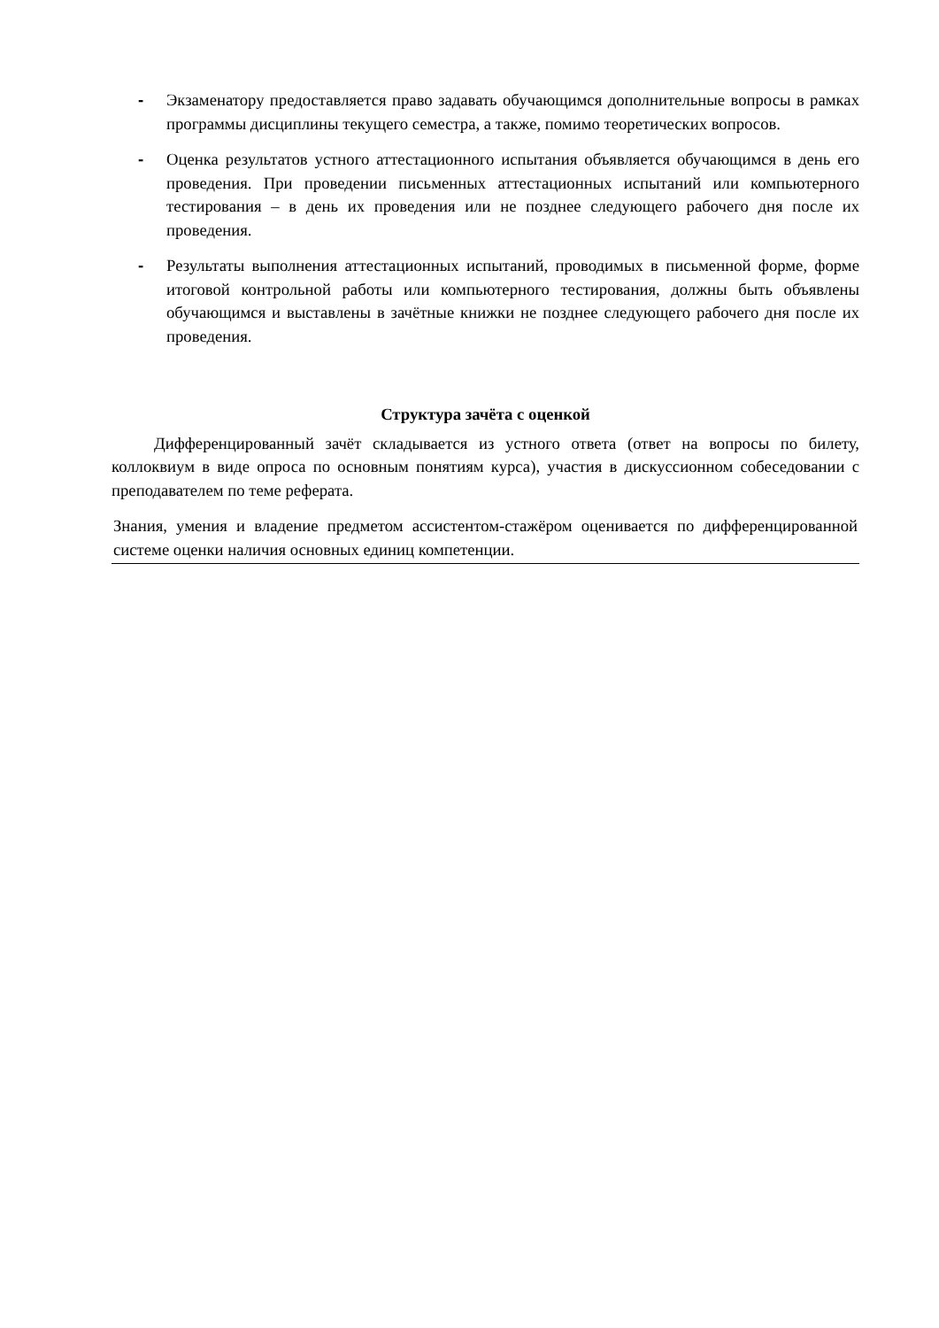- Экзаменатору предоставляется право задавать обучающимся дополнительные вопросы в рамках программы дисциплины текущего семестра, а также, помимо теоретических вопросов.
- Оценка результатов устного аттестационного испытания объявляется обучающимся в день его проведения. При проведении письменных аттестационных испытаний или компьютерного тестирования – в день их проведения или не позднее следующего рабочего дня после их проведения.
- Результаты выполнения аттестационных испытаний, проводимых в письменной форме, форме итоговой контрольной работы или компьютерного тестирования, должны быть объявлены обучающимся и выставлены в зачётные книжки не позднее следующего рабочего дня после их проведения.
Структура зачёта с оценкой
Дифференцированный зачёт складывается из устного ответа (ответ на вопросы по билету, коллоквиум в виде опроса по основным понятиям курса), участия в дискуссионном собеседовании с преподавателем по теме реферата.
Знания, умения и владение предметом ассистентом-стажёром оценивается по дифференцированной системе оценки наличия основных единиц компетенции.